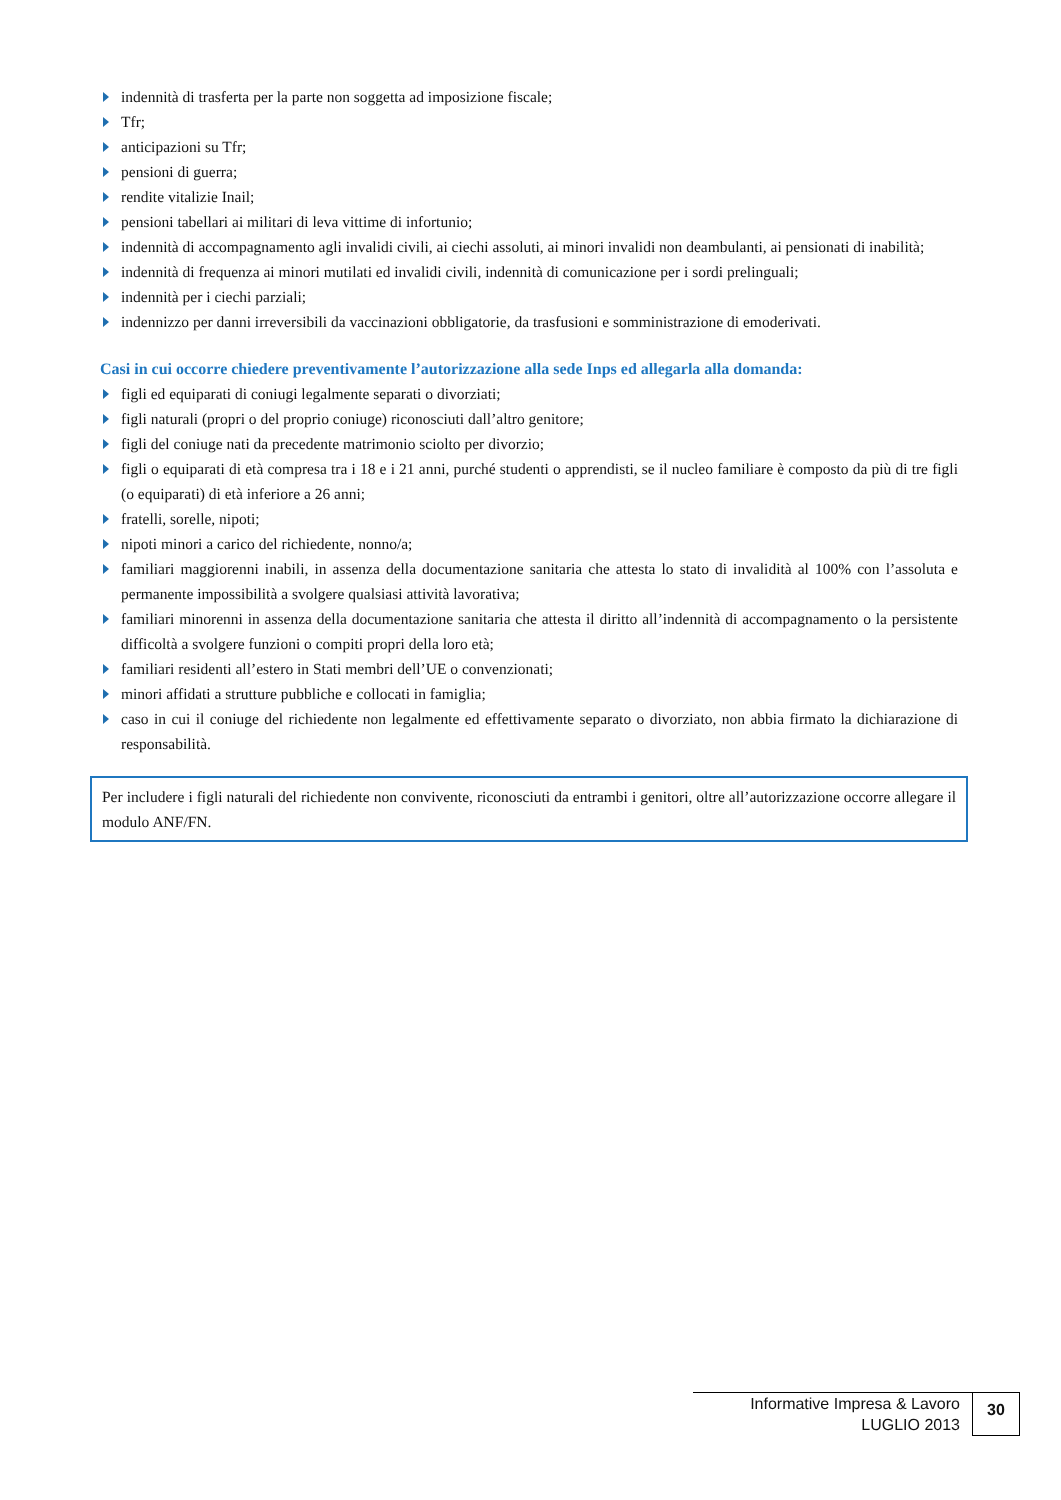indennità di trasferta per la parte non soggetta ad imposizione fiscale;
Tfr;
anticipazioni su Tfr;
pensioni di guerra;
rendite vitalizie Inail;
pensioni tabellari ai militari di leva vittime di infortunio;
indennità di accompagnamento agli invalidi civili, ai ciechi assoluti, ai minori invalidi non deambulanti, ai pensionati di inabilità;
indennità di frequenza ai minori mutilati ed invalidi civili, indennità di comunicazione per i sordi prelinguali;
indennità per i ciechi parziali;
indennizzo per danni irreversibili da vaccinazioni obbligatorie, da trasfusioni e somministrazione di emoderivati.
Casi in cui occorre chiedere preventivamente l’autorizzazione alla sede Inps ed allegarla alla domanda:
figli ed equiparati di coniugi legalmente separati o divorziati;
figli naturali (propri o del proprio coniuge) riconosciuti dall’altro genitore;
figli del coniuge nati da precedente matrimonio sciolto per divorzio;
figli o equiparati di età compresa tra i 18 e i 21 anni, purché studenti o apprendisti, se il nucleo familiare è composto da più di tre figli (o equiparati) di età inferiore a 26 anni;
fratelli, sorelle, nipoti;
nipoti minori a carico del richiedente, nonno/a;
familiari maggiorenni inabili, in assenza della documentazione sanitaria che attesta lo stato di invalidità al 100% con l’assoluta e permanente impossibilità a svolgere qualsiasi attività lavorativa;
familiari minorenni in assenza della documentazione sanitaria che attesta il diritto all’indennità di accompagnamento o la persistente difficoltà a svolgere funzioni o compiti propri della loro età;
familiari residenti all’estero in Stati membri dell’UE o convenzionati;
minori affidati a strutture pubbliche e collocati in famiglia;
caso in cui il coniuge del richiedente non legalmente ed effettivamente separato o divorziato, non abbia firmato la dichiarazione di responsabilità.
Per includere i figli naturali del richiedente non convivente, riconosciuti da entrambi i genitori, oltre all’autorizzazione occorre allegare il modulo ANF/FN.
Informative Impresa & Lavoro
LUGLIO 2013
30